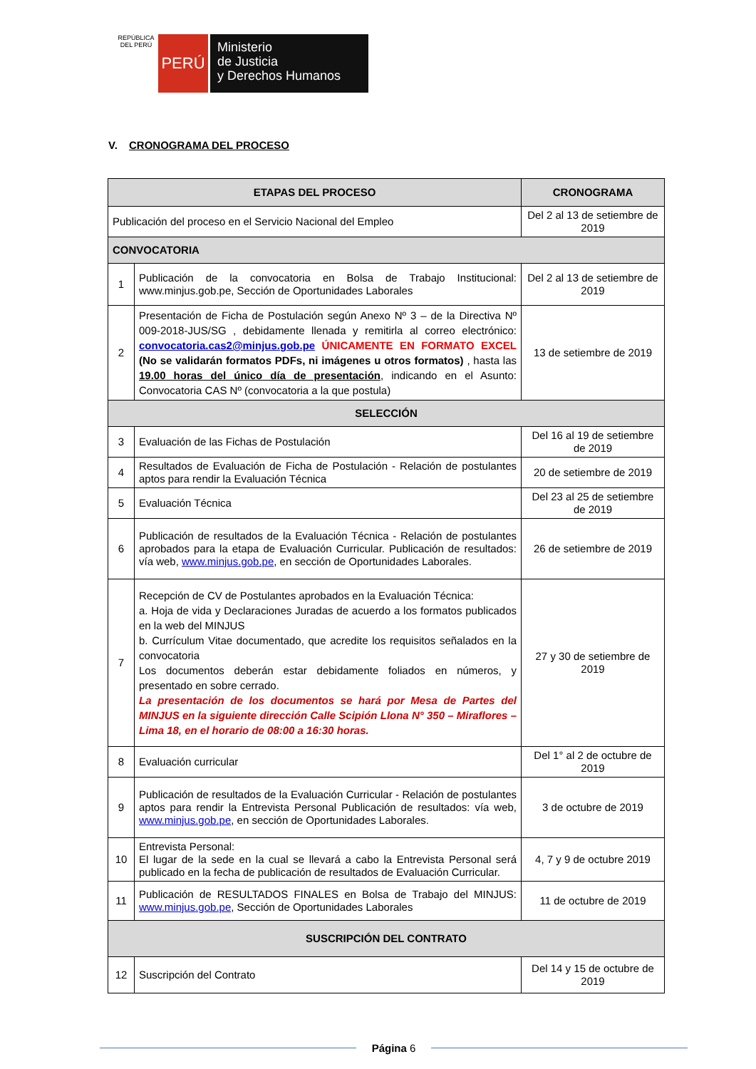REPÚBLICA DEL PERÚ
PERÚ
Ministerio
de Justicia
y Derechos Humanos
V. CRONOGRAMA DEL PROCESO
| ETAPAS DEL PROCESO | | CRONOGRAMA |
| --- | --- | --- |
| Publicación del proceso en el Servicio Nacional del Empleo | | Del 2 al 13 de setiembre de 2019 |
| CONVOCATORIA | | |
| 1 | Publicación de la convocatoria en Bolsa de Trabajo Institucional: www.minjus.gob.pe, Sección de Oportunidades Laborales | Del 2 al 13 de setiembre de 2019 |
| 2 | Presentación de Ficha de Postulación según Anexo Nº 3 – de la Directiva Nº 009-2018-JUS/SG , debidamente llenada y remitirla al correo electrónico: convocatoria.cas2@minjus.gob.pe ÚNICAMENTE EN FORMATO EXCEL (No se validarán formatos PDFs, ni imágenes u otros formatos) , hasta las 19.00 horas del único día de presentación , indicando en el Asunto: Convocatoria CAS Nº (convocatoria a la que postula) | 13 de setiembre de 2019 |
| SELECCIÓN | | |
| 3 | Evaluación de las Fichas de Postulación | Del 16 al 19 de setiembre de 2019 |
| 4 | Resultados de Evaluación de Ficha de Postulación - Relación de postulantes aptos para rendir la Evaluación Técnica | 20 de setiembre de 2019 |
| 5 | Evaluación Técnica | Del 23 al 25 de setiembre de 2019 |
| 6 | Publicación de resultados de la Evaluación Técnica - Relación de postulantes aprobados para la etapa de Evaluación Curricular. Publicación de resultados: vía web, www.minjus.gob.pe , en sección de Oportunidades Laborales. | 26 de setiembre de 2019 |
| 7 | Recepción de CV de Postulantes aprobados en la Evaluación Técnica: a. Hoja de vida y Declaraciones Juradas de acuerdo a los formatos publicados en la web del MINJUS b. Currículum Vitae documentado, que acredite los requisitos señalados en la convocatoria Los documentos deberán estar debidamente foliados en números, y presentado en sobre cerrado. La presentación de los documentos se hará por Mesa de Partes del MINJUS en la siguiente dirección Calle Scipión Llona N° 350 – Miraflores – Lima 18, en el horario de 08:00 a 16:30 horas. | 27 y 30 de setiembre de 2019 |
| 8 | Evaluación curricular | Del 1° al 2 de octubre de 2019 |
| 9 | Publicación de resultados de la Evaluación Curricular - Relación de postulantes aptos para rendir la Entrevista Personal Publicación de resultados: vía web, www.minjus.gob.pe , en sección de Oportunidades Laborales. | 3 de octubre de 2019 |
| 10 | Entrevista Personal: El lugar de la sede en la cual se llevará a cabo la Entrevista Personal será publicado en la fecha de publicación de resultados de Evaluación Curricular. | 4, 7 y 9 de octubre 2019 |
| 11 | Publicación de RESULTADOS FINALES en Bolsa de Trabajo del MINJUS: www.minjus.gob.pe , Sección de Oportunidades Laborales | 11 de octubre de 2019 |
| SUSCRIPCIÓN DEL CONTRATO | | |
| 12 | Suscripción del Contrato | Del 14 y 15 de octubre de 2019 |
Página 6